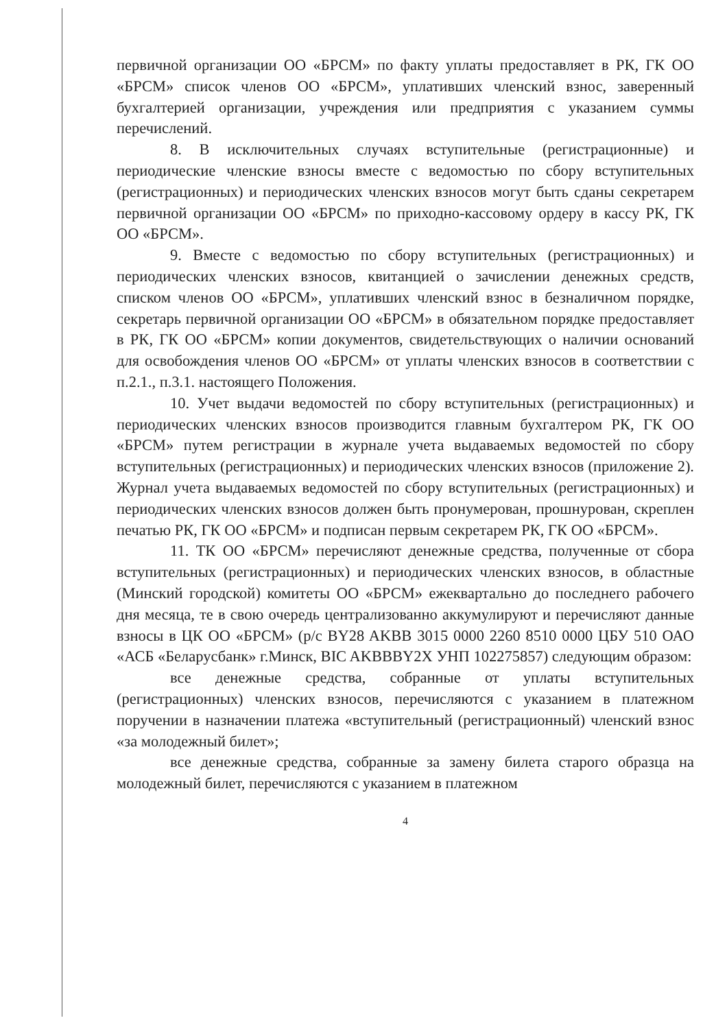первичной организации ОО «БРСМ» по факту уплаты предоставляет в РК, ГК ОО «БРСМ» список членов ОО «БРСМ», уплативших членский взнос, заверенный бухгалтерией организации, учреждения или предприятия с указанием суммы перечислений.
8. В исключительных случаях вступительные (регистрационные) и периодические членские взносы вместе с ведомостью по сбору вступительных (регистрационных) и периодических членских взносов могут быть сданы секретарем первичной организации ОО «БРСМ» по приходно-кассовому ордеру в кассу РК, ГК ОО «БРСМ».
9. Вместе с ведомостью по сбору вступительных (регистрационных) и периодических членских взносов, квитанцией о зачислении денежных средств, списком членов ОО «БРСМ», уплативших членский взнос в безналичном порядке, секретарь первичной организации ОО «БРСМ» в обязательном порядке предоставляет в РК, ГК ОО «БРСМ» копии документов, свидетельствующих о наличии оснований для освобождения членов ОО «БРСМ» от уплаты членских взносов в соответствии с п.2.1., п.3.1. настоящего Положения.
10. Учет выдачи ведомостей по сбору вступительных (регистрационных) и периодических членских взносов производится главным бухгалтером РК, ГК ОО «БРСМ» путем регистрации в журнале учета выдаваемых ведомостей по сбору вступительных (регистрационных) и периодических членских взносов (приложение 2). Журнал учета выдаваемых ведомостей по сбору вступительных (регистрационных) и периодических членских взносов должен быть пронумерован, прошнурован, скреплен печатью РК, ГК ОО «БРСМ» и подписан первым секретарем РК, ГК ОО «БРСМ».
11. ТК ОО «БРСМ» перечисляют денежные средства, полученные от сбора вступительных (регистрационных) и периодических членских взносов, в областные (Минский городской) комитеты ОО «БРСМ» ежеквартально до последнего рабочего дня месяца, те в свою очередь централизованно аккумулируют и перечисляют данные взносы в ЦК ОО «БРСМ» (р/с BY28 AKBB 3015 0000 2260 8510 0000 ЦБУ 510 ОАО «АСБ «Беларусбанк» г.Минск, BIC AKBBBY2X УНП 102275857) следующим образом:
все денежные средства, собранные от уплаты вступительных (регистрационных) членских взносов, перечисляются с указанием в платежном поручении в назначении платежа «вступительный (регистрационный) членский взнос «за молодежный билет»;
все денежные средства, собранные за замену билета старого образца на молодежный билет, перечисляются с указанием в платежном
4